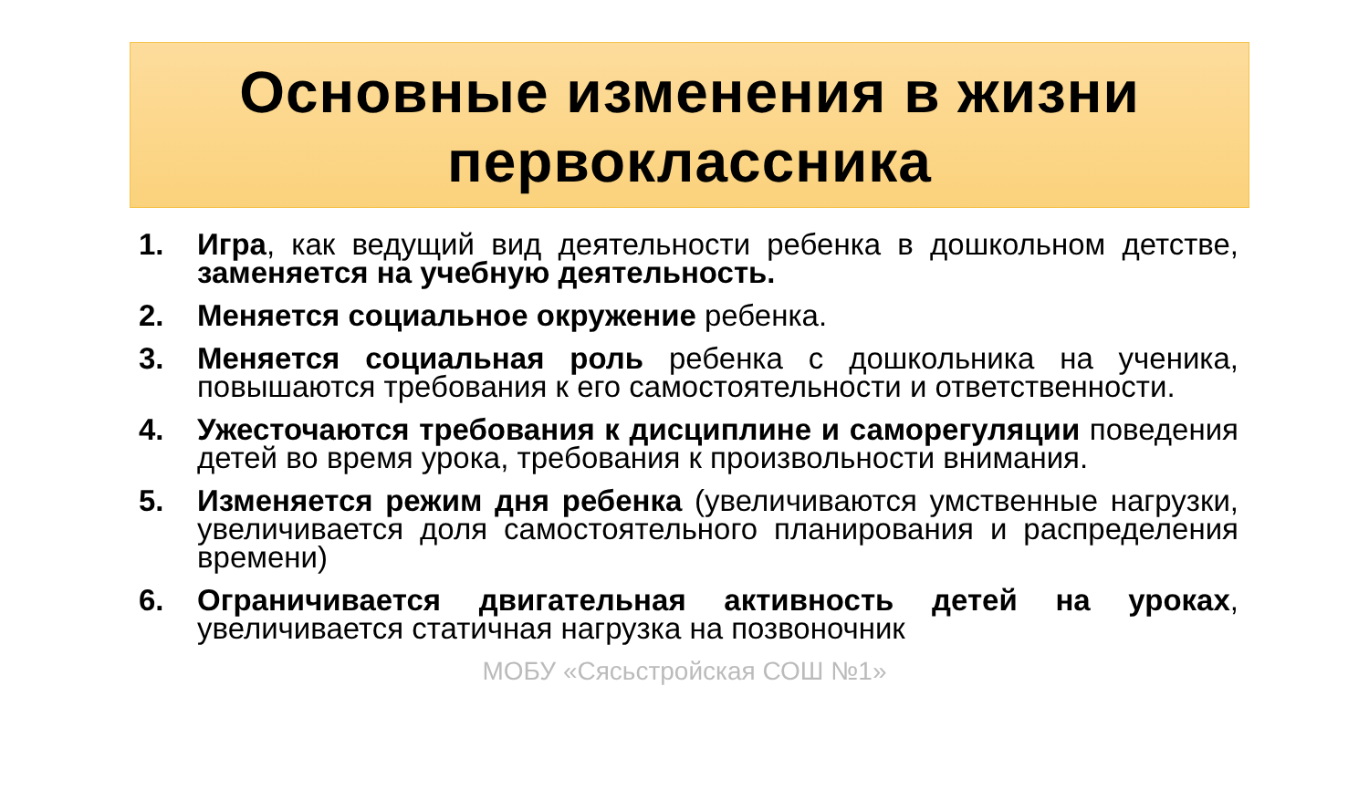Основные изменения в жизни
первоклассника
1. Игра, как ведущий вид деятельности ребенка в дошкольном детстве, заменяется на учебную деятельность.
2. Меняется социальное окружение ребенка.
3. Меняется социальная роль ребенка с дошкольника на ученика, повышаются требования к его самостоятельности и ответственности.
4. Ужесточаются требования к дисциплине и саморегуляции поведения детей во время урока, требования к произвольности внимания.
5. Изменяется режим дня ребенка (увеличиваются умственные нагрузки, увеличивается доля самостоятельного планирования и распределения времени)
6. Ограничивается двигательная активность детей на уроках, увеличивается статичная нагрузка на позвоночник
МОБУ «Сясьстройская СОШ №1»